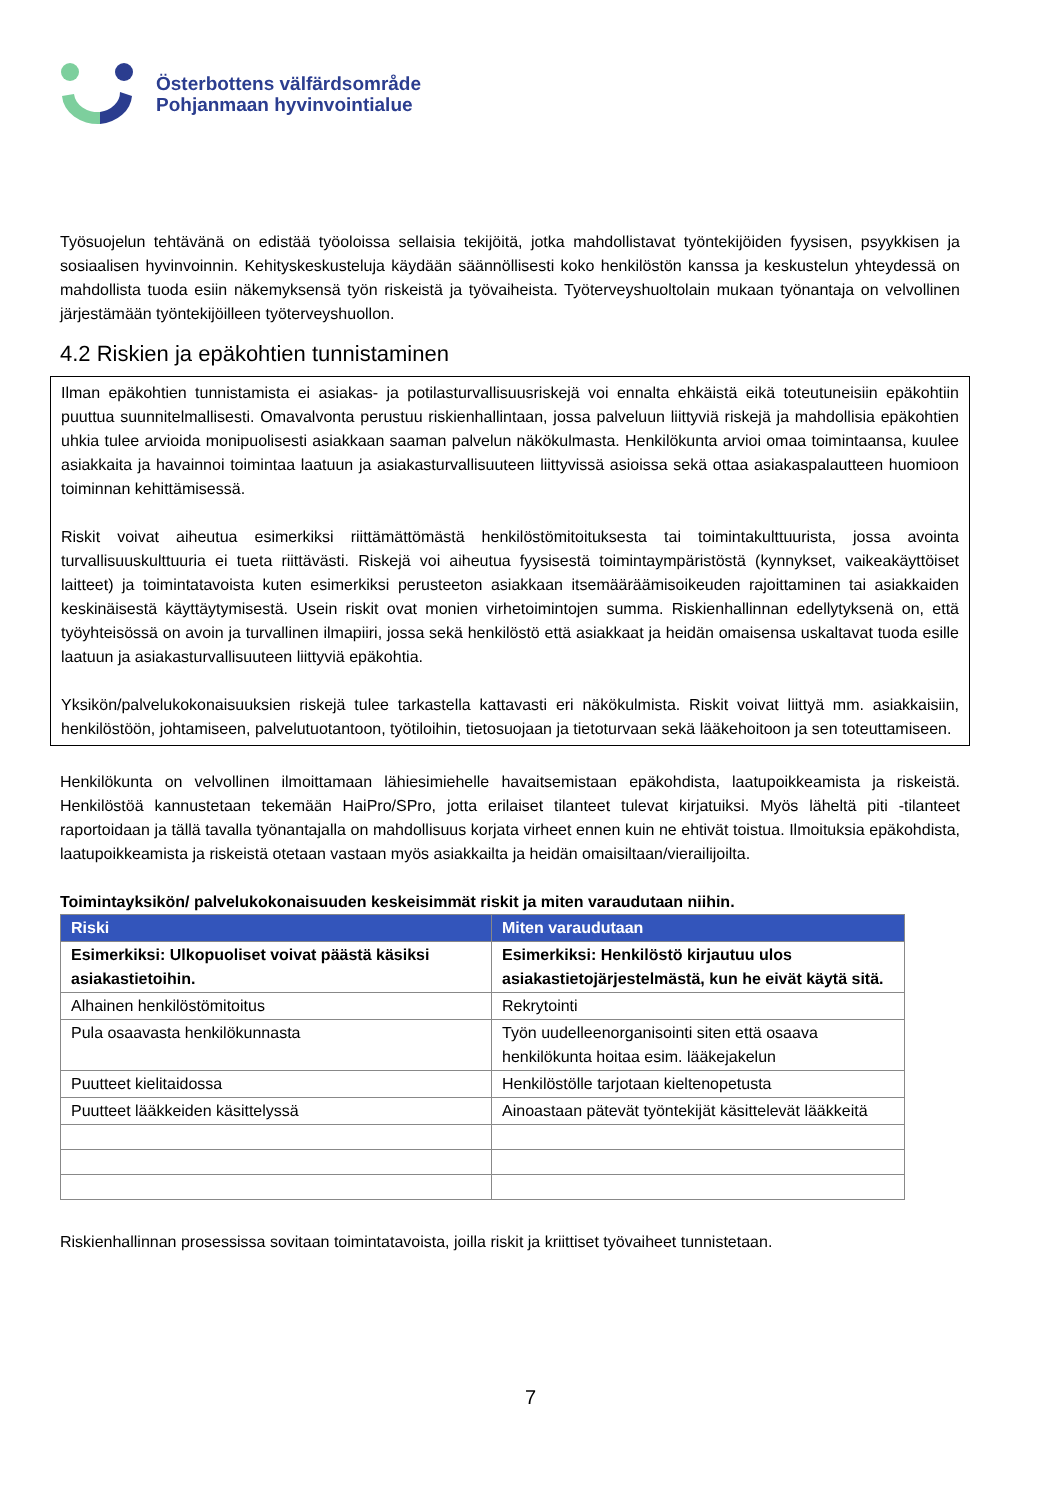Österbottens välfärdsområde
Pohjanmaan hyvinvointialue
Työsuojelun tehtävänä on edistää työoloissa sellaisia tekijöitä, jotka mahdollistavat työntekijöiden fyysisen, psyykkisen ja sosiaalisen hyvinvoinnin. Kehityskeskusteluja käydään säännöllisesti koko henkilöstön kanssa ja keskustelun yhteydessä on mahdollista tuoda esiin näkemyksensä työn riskeistä ja työvaiheista. Työterveyshuoltolain mukaan työnantaja on velvollinen järjestämään työntekijöilleen työterveyshuollon.
4.2 Riskien ja epäkohtien tunnistaminen
Ilman epäkohtien tunnistamista ei asiakas- ja potilasturvallisuusriskejä voi ennalta ehkäistä eikä toteutuneisiin epäkohtiin puuttua suunnitelmallisesti. Omavalvonta perustuu riskienhallintaan, jossa palveluun liittyviä riskejä ja mahdollisia epäkohtien uhkia tulee arvioida monipuolisesti asiakkaan saaman palvelun näkökulmasta. Henkilökunta arvioi omaa toimintaansa, kuulee asiakkaita ja havainnoi toimintaa laatuun ja asiakasturvallisuuteen liittyvissä asioissa sekä ottaa asiakaspalautteen huomioon toiminnan kehittämisessä.
Riskit voivat aiheutua esimerkiksi riittämättömästä henkilöstömitoituksesta tai toimintakulttuurista, jossa avointa turvallisuuskulttuuria ei tueta riittävästi. Riskejä voi aiheutua fyysisestä toimintaympäristöstä (kynnykset, vaikeakäyttöiset laitteet) ja toimintatavoista kuten esimerkiksi perusteeton asiakkaan itsemääräämisoikeuden rajoittaminen tai asiakkaiden keskinäisestä käyttäytymisestä. Usein riskit ovat monien virhetoimintojen summa. Riskienhallinnan edellytyksenä on, että työyhteisössä on avoin ja turvallinen ilmapiiri, jossa sekä henkilöstö että asiakkaat ja heidän omaisensa uskaltavat tuoda esille laatuun ja asiakasturvallisuuteen liittyviä epäkohtia.
Yksikön/palvelukokonaisuuksien riskejä tulee tarkastella kattavasti eri näkökulmista. Riskit voivat liittyä mm. asiakkaisiin, henkilöstöön, johtamiseen, palvelutuotantoon, työtiloihin, tietosuojaan ja tietoturvaan sekä lääkehoitoon ja sen toteuttamiseen.
Henkilökunta on velvollinen ilmoittamaan lähiesimiehelle havaitsemistaan epäkohdista, laatupoikkeamista ja riskeistä. Henkilöstöä kannustetaan tekemään HaiPro/SPro, jotta erilaiset tilanteet tulevat kirjatuiksi. Myös läheltä piti -tilanteet raportoidaan ja tällä tavalla työnantajalla on mahdollisuus korjata virheet ennen kuin ne ehtivät toistua. Ilmoituksia epäkohdista, laatupoikkeamista ja riskeistä otetaan vastaan myös asiakkailta ja heidän omaisiltaan/vierailijoilta.
Toimintayksikön/ palvelukokonaisuuden keskeisimmät riskit ja miten varaudutaan niihin.
| Riski | Miten varaudutaan |
| --- | --- |
| Esimerkiksi: Ulkopuoliset voivat päästä käsiksi asiakastietoihin. | Esimerkiksi: Henkilöstö kirjautuu ulos asiakastietojärjestelmästä, kun he eivät käytä sitä. |
| Alhainen henkilöstömitoitus | Rekrytointi |
| Pula osaavasta henkilökunnasta | Työn uudelleenorganisointi siten että osaava henkilökunta hoitaa esim. lääkejakelun |
| Puutteet kielitaidossa | Henkilöstölle tarjotaan kieltenopetusta |
| Puutteet lääkkeiden käsittelyssä | Ainoastaan pätevät työntekijät käsittelevät lääkkeitä |
Riskienhallinnan prosessissa sovitaan toimintatavoista, joilla riskit ja kriittiset työvaiheet tunnistetaan.
7